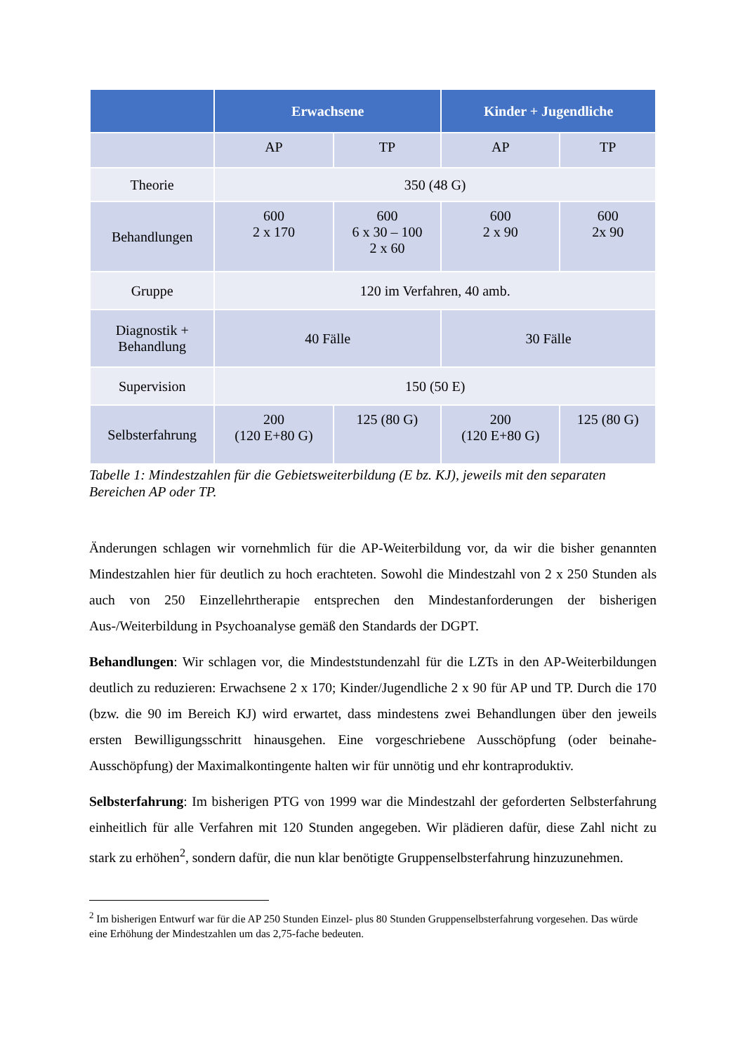| | Erwachsene | | Kinder + Jugendliche | |
| --- | --- | --- | --- | --- |
| | AP | TP | AP | TP |
| Theorie | 350 (48 G) | | | |
| Behandlungen | 600 2 x 170 | 600 6 x 30 – 100 2 x 60 | 600 2 x 90 | 600 2x 90 |
| Gruppe | 120 im Verfahren, 40 amb. | | | |
| Diagnostik + Behandlung | 40 Fälle | | 30 Fälle | |
| Supervision | 150 (50 E) | | | |
| Selbsterfahrung | 200 (120 E+80 G) | 125 (80 G) | 200 (120 E+80 G) | 125 (80 G) |
Tabelle 1: Mindestzahlen für die Gebietsweiterbildung (E bz. KJ), jeweils mit den separaten Bereichen AP oder TP.
Änderungen schlagen wir vornehmlich für die AP-Weiterbildung vor, da wir die bisher genannten Mindestzahlen hier für deutlich zu hoch erachteten. Sowohl die Mindestzahl von 2 x 250 Stunden als auch von 250 Einzellehrtherapie entsprechen den Mindestanforderungen der bisherigen Aus-/Weiterbildung in Psychoanalyse gemäß den Standards der DGPT.
Behandlungen: Wir schlagen vor, die Mindeststundenzahl für die LZTs in den AP-Weiterbildungen deutlich zu reduzieren: Erwachsene 2 x 170; Kinder/Jugendliche 2 x 90 für AP und TP. Durch die 170 (bzw. die 90 im Bereich KJ) wird erwartet, dass mindestens zwei Behandlungen über den jeweils ersten Bewilligungsschritt hinausgehen. Eine vorgeschriebene Ausschöpfung (oder beinahe-Ausschöpfung) der Maximalkontingente halten wir für unnötig und ehr kontraproduktiv.
Selbsterfahrung: Im bisherigen PTG von 1999 war die Mindestzahl der geforderten Selbsterfahrung einheitlich für alle Verfahren mit 120 Stunden angegeben. Wir plädieren dafür, diese Zahl nicht zu stark zu erhöhen<sup>2</sup>, sondern dafür, die nun klar benötigte Gruppenselbsterfahrung hinzuzunehmen.
<sup>2</sup> Im bisherigen Entwurf war für die AP 250 Stunden Einzel- plus 80 Stunden Gruppenselbsterfahrung vorgesehen. Das würde eine Erhöhung der Mindestzahlen um das 2,75-fache bedeuten.